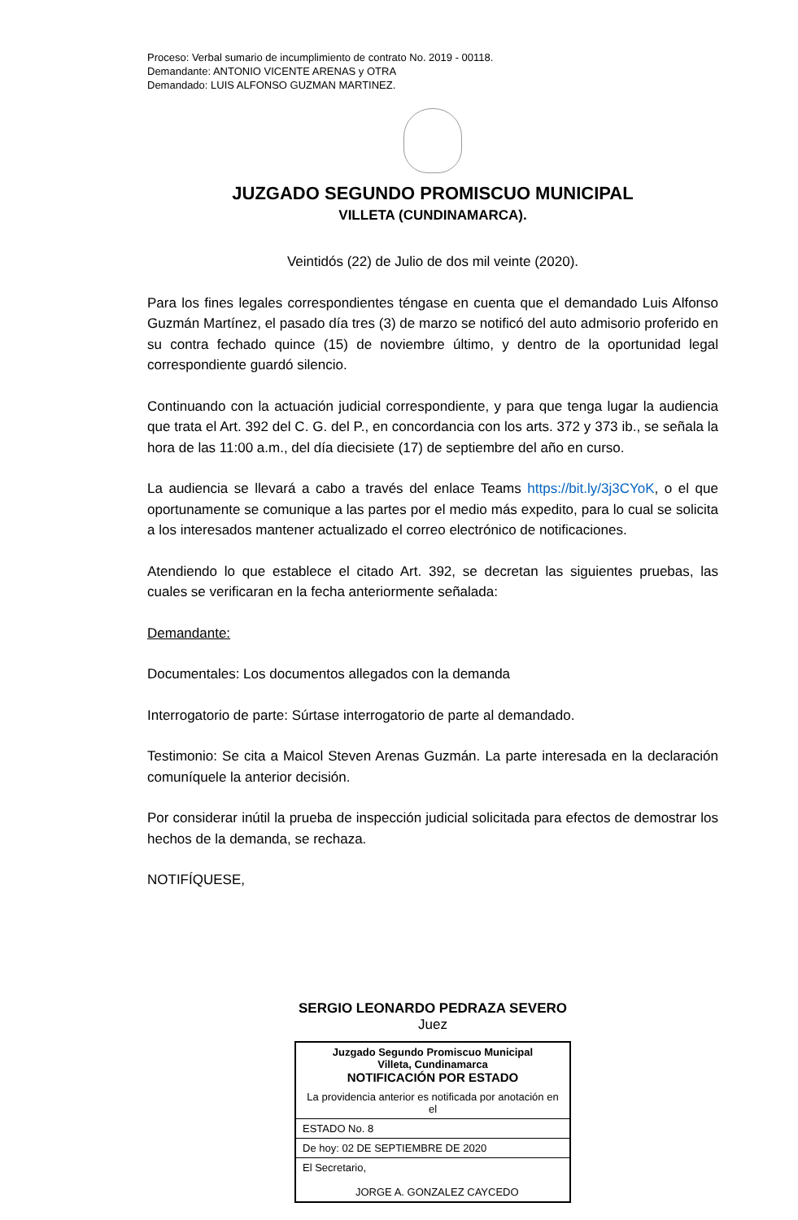Proceso: Verbal sumario de incumplimiento de contrato No. 2019 - 00118.
Demandante: ANTONIO VICENTE ARENAS y OTRA
Demandado: LUIS ALFONSO GUZMAN MARTINEZ.
JUZGADO SEGUNDO PROMISCUO MUNICIPAL
VILLETA (CUNDINAMARCA).
Veintidós (22) de Julio de dos mil veinte (2020).
Para los fines legales correspondientes téngase en cuenta que el demandado Luis Alfonso Guzmán Martínez, el pasado día tres (3) de marzo se notificó del auto admisorio proferido en su contra fechado quince (15) de noviembre último, y dentro de la oportunidad legal correspondiente guardó silencio.
Continuando con la actuación judicial correspondiente, y para que tenga lugar la audiencia que trata el Art. 392 del C. G. del P., en concordancia con los arts. 372 y 373 ib., se señala la hora de las 11:00 a.m., del día diecisiete (17) de septiembre del año en curso.
La audiencia se llevará a cabo a través del enlace Teams https://bit.ly/3j3CYoK, o el que oportunamente se comunique a las partes por el medio más expedito, para lo cual se solicita a los interesados mantener actualizado el correo electrónico de notificaciones.
Atendiendo lo que establece el citado Art. 392, se decretan las siguientes pruebas, las cuales se verificaran en la fecha anteriormente señalada:
Demandante:
Documentales: Los documentos allegados con la demanda
Interrogatorio de parte: Súrtase interrogatorio de parte al demandado.
Testimonio: Se cita a Maicol Steven Arenas Guzmán. La parte interesada en la declaración comuníquele la anterior decisión.
Por considerar inútil la prueba de inspección judicial solicitada para efectos de demostrar los hechos de la demanda, se rechaza.
NOTIFÍQUESE,
SERGIO LEONARDO PEDRAZA SEVERO
Juez
| Juzgado Segundo Promiscuo Municipal Villeta, Cundinamarca NOTIFICACIÓN POR ESTADO |
| La providencia anterior es notificada por anotación en el |
| ESTADO No. 8 |
| De hoy: 02 DE SEPTIEMBRE DE 2020 |
| El Secretario, JORGE A. GONZALEZ CAYCEDO |